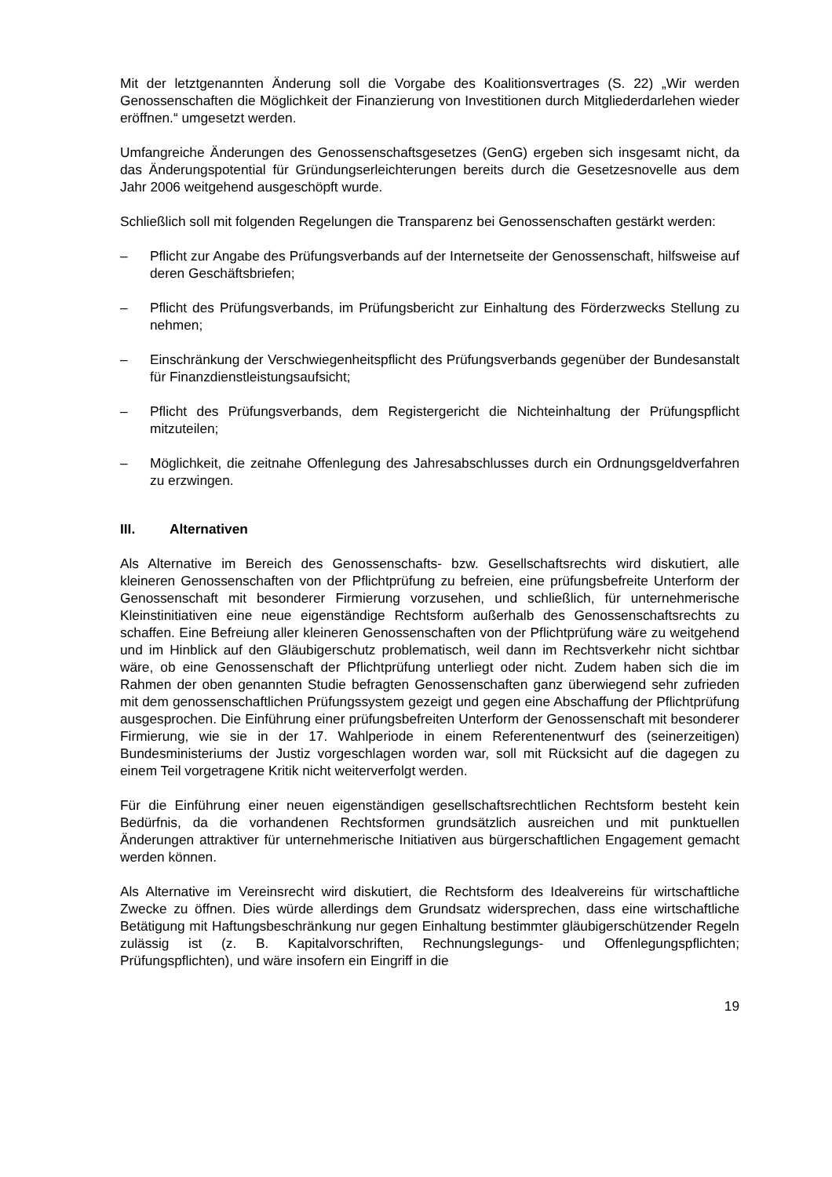Mit der letztgenannten Änderung soll die Vorgabe des Koalitionsvertrages (S. 22) „Wir werden Genossenschaften die Möglichkeit der Finanzierung von Investitionen durch Mitgliederdarlehen wieder eröffnen.“ umgesetzt werden.
Umfangreiche Änderungen des Genossenschaftsgesetzes (GenG) ergeben sich insgesamt nicht, da das Änderungspotential für Gründungserleichterungen bereits durch die Gesetzesnovelle aus dem Jahr 2006 weitgehend ausgeschöpft wurde.
Schließlich soll mit folgenden Regelungen die Transparenz bei Genossenschaften gestärkt werden:
– Pflicht zur Angabe des Prüfungsverbands auf der Internetseite der Genossenschaft, hilfsweise auf deren Geschäftsbriefen;
– Pflicht des Prüfungsverbands, im Prüfungsbericht zur Einhaltung des Förderzwecks Stellung zu nehmen;
– Einschränkung der Verschwiegenheitspflicht des Prüfungsverbands gegenüber der Bundesanstalt für Finanzdienstleistungsaufsicht;
– Pflicht des Prüfungsverbands, dem Registergericht die Nichteinhaltung der Prüfungspflicht mitzuteilen;
– Möglichkeit, die zeitnahe Offenlegung des Jahresabschlusses durch ein Ordnungsgeldverfahren zu erzwingen.
III. Alternativen
Als Alternative im Bereich des Genossenschafts- bzw. Gesellschaftsrechts wird diskutiert, alle kleineren Genossenschaften von der Pflichtprüfung zu befreien, eine prüfungsbefreite Unterform der Genossenschaft mit besonderer Firmierung vorzusehen, und schließlich, für unternehmerische Kleinstinitiativen eine neue eigenständige Rechtsform außerhalb des Genossenschaftsrechts zu schaffen. Eine Befreiung aller kleineren Genossenschaften von der Pflichtprüfung wäre zu weitgehend und im Hinblick auf den Gläubigerschutz problematisch, weil dann im Rechtsverkehr nicht sichtbar wäre, ob eine Genossenschaft der Pflichtprüfung unterliegt oder nicht. Zudem haben sich die im Rahmen der oben genannten Studie befragten Genossenschaften ganz überwiegend sehr zufrieden mit dem genossenschaftlichen Prüfungssystem gezeigt und gegen eine Abschaffung der Pflichtprüfung ausgesprochen. Die Einführung einer prüfungsbefreiten Unterform der Genossenschaft mit besonderer Firmierung, wie sie in der 17. Wahlperiode in einem Referentenentwurf des (seinerzeitigen) Bundesministeriums der Justiz vorgeschlagen worden war, soll mit Rücksicht auf die dagegen zu einem Teil vorgetragene Kritik nicht weiterverfolgt werden.
Für die Einführung einer neuen eigenständigen gesellschaftsrechtlichen Rechtsform besteht kein Bedürfnis, da die vorhandenen Rechtsformen grundsätzlich ausreichen und mit punktuellen Änderungen attraktiver für unternehmerische Initiativen aus bürgerschaftlichen Engagement gemacht werden können.
Als Alternative im Vereinsrecht wird diskutiert, die Rechtsform des Idealvereins für wirtschaftliche Zwecke zu öffnen. Dies würde allerdings dem Grundsatz widersprechen, dass eine wirtschaftliche Betätigung mit Haftungsbeschränkung nur gegen Einhaltung bestimmter gläubigerschützender Regeln zulässig ist (z. B. Kapitalvorschriften, Rechnungslegungs- und Offenlegungspflichten; Prüfungspflichten), und wäre insofern ein Eingriff in die
19